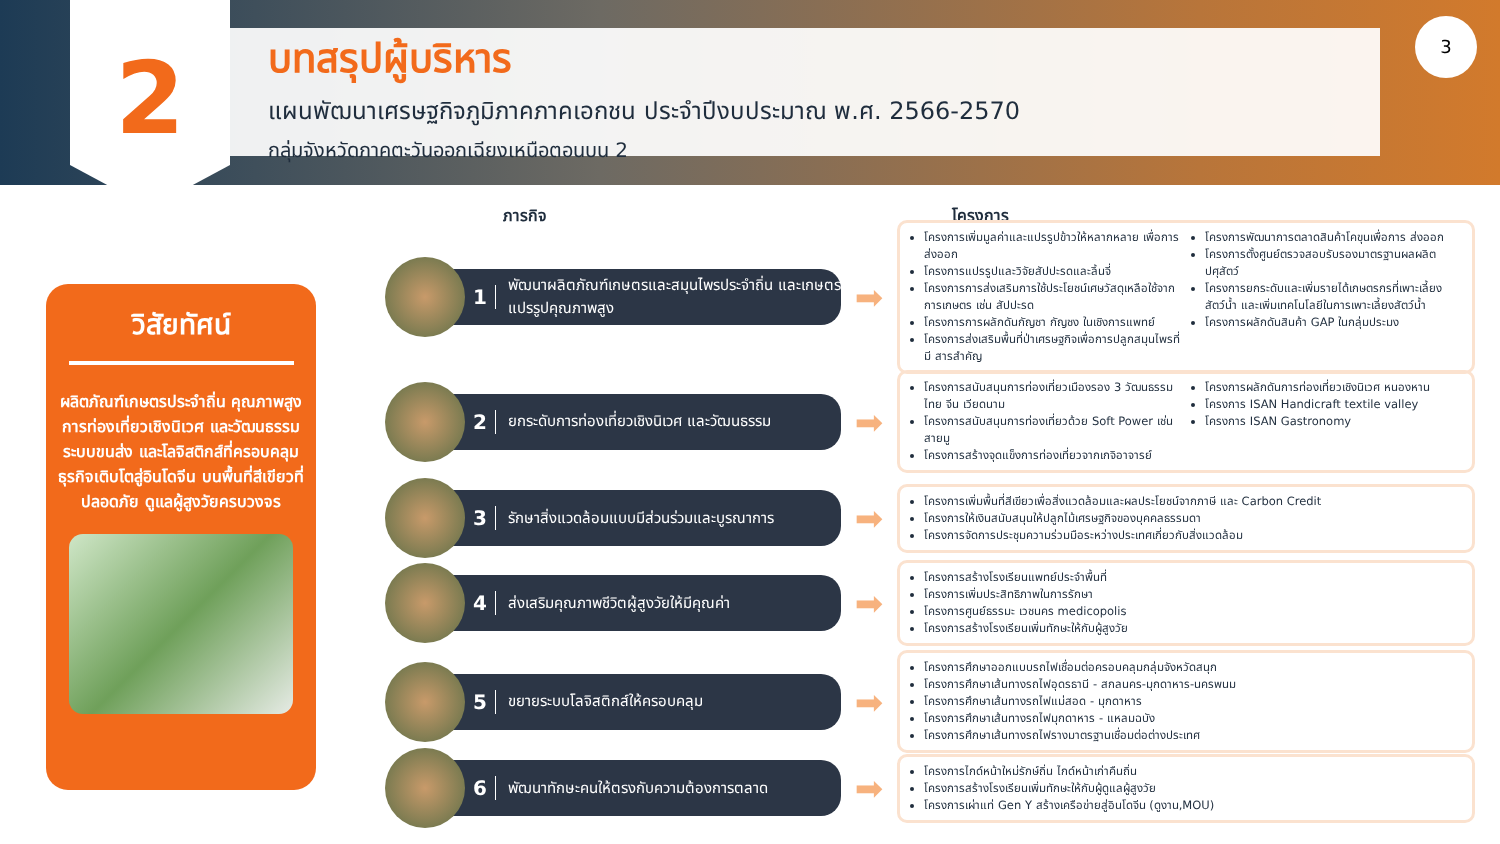2
บทสรุปผู้บริหาร
แผนพัฒนาเศรษฐกิจภูมิภาคภาคเอกชน ประจำปีงบประมาณ พ.ศ. 2566-2570
กลุ่มจังหวัดภาคตะวันออกเฉียงเหนือตอนบน 2
3
วิสัยทัศน์
ผลิตภัณฑ์เกษตรประจำถิ่น คุณภาพสูง การท่องเที่ยวเชิงนิเวศ และวัฒนธรรม ระบบขนส่ง และโลจิสติกส์ที่ครอบคลุม ธุรกิจเติบโตสู่อินโดจีน บนพื้นที่สีเขียวที่ปลอดภัย ดูแลผู้สูงวัยครบวงจร
ภารกิจ โครงการ
1 พัฒนาผลิตภัณฑ์เกษตรและสมุนไพรประจำถิ่น และเกษตรแปรรูปคุณภาพสูง
➡
โครงการเพิ่มมูลค่าและแปรรูปข้าวให้หลากหลาย เพื่อการส่งออก
โครงการแปรรูปและวิจัยสัปปะรดและลิ้นจี่
โครงการการส่งเสริมการใช้ประโยชน์เศษวัสดุเหลือใช้จาก การเกษตร เช่น สัปปะรด
โครงการการผลักดันกัญชา กัญชง ในเชิงการแพทย์
โครงการส่งเสริมพื้นที่ป่าเศรษฐกิจเพื่อการปลูกสมุนไพรที่มี สารสำคัญ
โครงการพัฒนาการตลาดสินค้าโคขุนเพื่อการ ส่งออก
โครงการตั้งศูนย์ตรวจสอบรับรองมาตรฐานผลผลิต ปศุสัตว์
โครงการยกระดับและเพิ่มรายได้เกษตรกรที่เพาะเลี้ยง สัตว์น้ำ และเพิ่มเทคโนโลยีในการเพาะเลี้ยงสัตว์น้ำ
โครงการผลักดันสินค้า GAP ในกลุ่มประมง
2 ยกระดับการท่องเที่ยวเชิงนิเวศ และวัฒนธรรม
➡
โครงการสนับสนุนการท่องเที่ยวเมืองรอง 3 วัฒนธรรม ไทย จีน เวียดนาม
โครงการสนับสนุนการท่องเที่ยวด้วย Soft Power เช่น สายมู
โครงการสร้างจุดแข็งการท่องเที่ยวจากเกจิอาจารย์
โครงการผลักดันการท่องเที่ยวเชิงนิเวศ หนองหาน
โครงการ ISAN Handicraft textile valley
โครงการ ISAN Gastronomy
3 รักษาสิ่งแวดล้อมแบบมีส่วนร่วมและบูรณาการ
➡
โครงการเพิ่มพื้นที่สีเขียวเพื่อสิ่งแวดล้อมและผลประโยชน์จากภาษี และ Carbon Credit
โครงการให้เงินสนับสนุนให้ปลูกไม้เศรษฐกิจของบุคคลธรรมดา
โครงการจัดการประชุมความร่วมมือระหว่างประเทศเกี่ยวกับสิ่งแวดล้อม
4 ส่งเสริมคุณภาพชีวิตผู้สูงวัยให้มีคุณค่า
➡
โครงการสร้างโรงเรียนแพทย์ประจำพื้นที่
โครงการเพิ่มประสิทธิภาพในการรักษา
โครงการศูนย์ธรรมะ เวชนคร medicopolis
โครงการสร้างโรงเรียนเพิ่มทักษะให้กับผู้สูงวัย
5 ขยายระบบโลจิสติกส์ให้ครอบคลุม
➡
โครงการศึกษาออกแบบรถไฟเชื่อมต่อครอบคลุมกลุ่มจังหวัดสนุก
โครงการศึกษาเส้นทางรถไฟอุดรธานี - สกลนคร-มุกดาหาร-นครพนม
โครงการศึกษาเส้นทางรถไฟแม่สอด - มุกดาหาร
โครงการศึกษาเส้นทางรถไฟมุกดาหาร - แหลมฉบัง
โครงการศึกษาเส้นทางรถไฟรางมาตรฐานเชื่อมต่อต่างประเทศ
6 พัฒนาทักษะคนให้ตรงกับความต้องการตลาด
➡
โครงการไกด์หน้าใหม่รักษ์ถิ่น ไกด์หน้าเก่าคืนถิ่น
โครงการสร้างโรงเรียนเพิ่มทักษะให้กับผู้ดูแลผู้สูงวัย
โครงการเผ่าแท่ Gen Y สร้างเครือข่ายสู่อินโดจีน (ดูงาน,MOU)